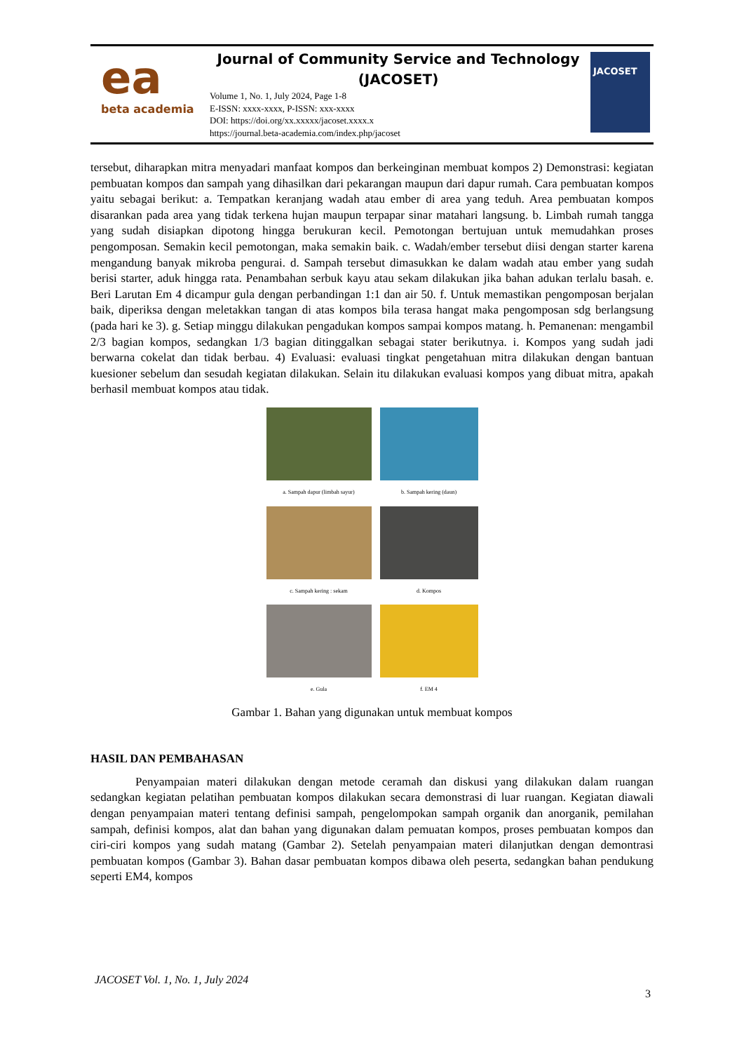ea
beta academia
Journal of Community Service and Technology
(JACOSET)
Volume 1, No. 1, July 2024, Page 1-8
E-ISSN: xxxx-xxxx, P-ISSN: xxx-xxxx
DOI: https://doi.org/xx.xxxxx/jacoset.xxxx.x
https://journal.beta-academia.com/index.php/jacoset
JACOSET
tersebut, diharapkan mitra menyadari manfaat kompos dan berkeinginan membuat kompos 2) Demonstrasi: kegiatan pembuatan kompos dan sampah yang dihasilkan dari pekarangan maupun dari dapur rumah. Cara pembuatan kompos yaitu sebagai berikut: a. Tempatkan keranjang wadah atau ember di area yang teduh. Area pembuatan kompos disarankan pada area yang tidak terkena hujan maupun terpapar sinar matahari langsung. b. Limbah rumah tangga yang sudah disiapkan dipotong hingga berukuran kecil. Pemotongan bertujuan untuk memudahkan proses pengomposan. Semakin kecil pemotongan, maka semakin baik. c. Wadah/ember tersebut diisi dengan starter karena mengandung banyak mikroba pengurai. d. Sampah tersebut dimasukkan ke dalam wadah atau ember yang sudah berisi starter, aduk hingga rata. Penambahan serbuk kayu atau sekam dilakukan jika bahan adukan terlalu basah. e. Beri Larutan Em 4 dicampur gula dengan perbandingan 1:1 dan air 50. f. Untuk memastikan pengomposan berjalan baik, diperiksa dengan meletakkan tangan di atas kompos bila terasa hangat maka pengomposan sdg berlangsung (pada hari ke 3). g. Setiap minggu dilakukan pengadukan kompos sampai kompos matang. h. Pemanenan: mengambil 2/3 bagian kompos, sedangkan 1/3 bagian ditinggalkan sebagai stater berikutnya. i. Kompos yang sudah jadi berwarna cokelat dan tidak berbau. 4) Evaluasi: evaluasi tingkat pengetahuan mitra dilakukan dengan bantuan kuesioner sebelum dan sesudah kegiatan dilakukan. Selain itu dilakukan evaluasi kompos yang dibuat mitra, apakah berhasil membuat kompos atau tidak.
a. Sampah dapur (limbah sayur)
b. Sampah kering (daun)
c. Sampah kering : sekam
d. Kompos
e. Gula
f. EM 4
Gambar 1. Bahan yang digunakan untuk membuat kompos
HASIL DAN PEMBAHASAN
Penyampaian materi dilakukan dengan metode ceramah dan diskusi yang dilakukan dalam ruangan sedangkan kegiatan pelatihan pembuatan kompos dilakukan secara demonstrasi di luar ruangan. Kegiatan diawali dengan penyampaian materi tentang definisi sampah, pengelompokan sampah organik dan anorganik, pemilahan sampah, definisi kompos, alat dan bahan yang digunakan dalam pemuatan kompos, proses pembuatan kompos dan ciri-ciri kompos yang sudah matang (Gambar 2). Setelah penyampaian materi dilanjutkan dengan demontrasi pembuatan kompos (Gambar 3). Bahan dasar pembuatan kompos dibawa oleh peserta, sedangkan bahan pendukung seperti EM4, kompos
JACOSET Vol. 1, No. 1, July 2024
3